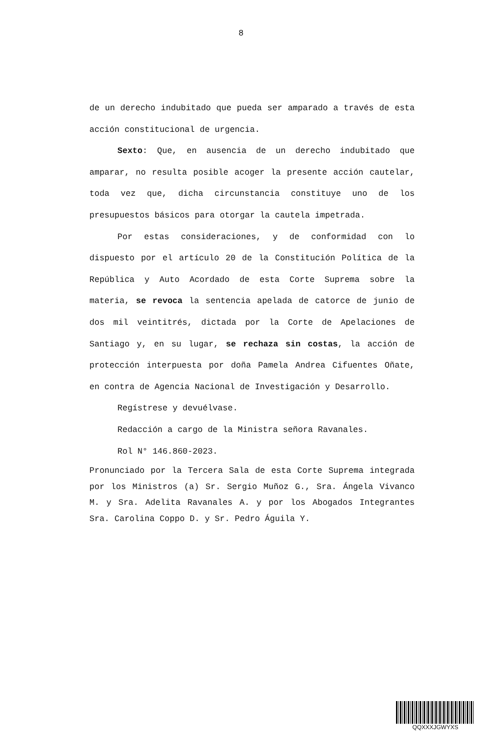8
de un derecho indubitado que pueda ser amparado a través de esta acción constitucional de urgencia.
Sexto: Que, en ausencia de un derecho indubitado que amparar, no resulta posible acoger la presente acción cautelar, toda vez que, dicha circunstancia constituye uno de los presupuestos básicos para otorgar la cautela impetrada.
Por estas consideraciones, y de conformidad con lo dispuesto por el artículo 20 de la Constitución Política de la República y Auto Acordado de esta Corte Suprema sobre la materia, se revoca la sentencia apelada de catorce de junio de dos mil veintitrés, dictada por la Corte de Apelaciones de Santiago y, en su lugar, se rechaza sin costas, la acción de protección interpuesta por doña Pamela Andrea Cifuentes Oñate, en contra de Agencia Nacional de Investigación y Desarrollo.
Regístrese y devuélvase.
Redacción a cargo de la Ministra señora Ravanales.
Rol N° 146.860-2023.
Pronunciado por la Tercera Sala de esta Corte Suprema integrada por los Ministros (a) Sr. Sergio Muñoz G., Sra. Ángela Vivanco M. y Sra. Adelita Ravanales A. y por los Abogados Integrantes Sra. Carolina Coppo D. y Sr. Pedro Águila Y.
QQXXXJGWYXS